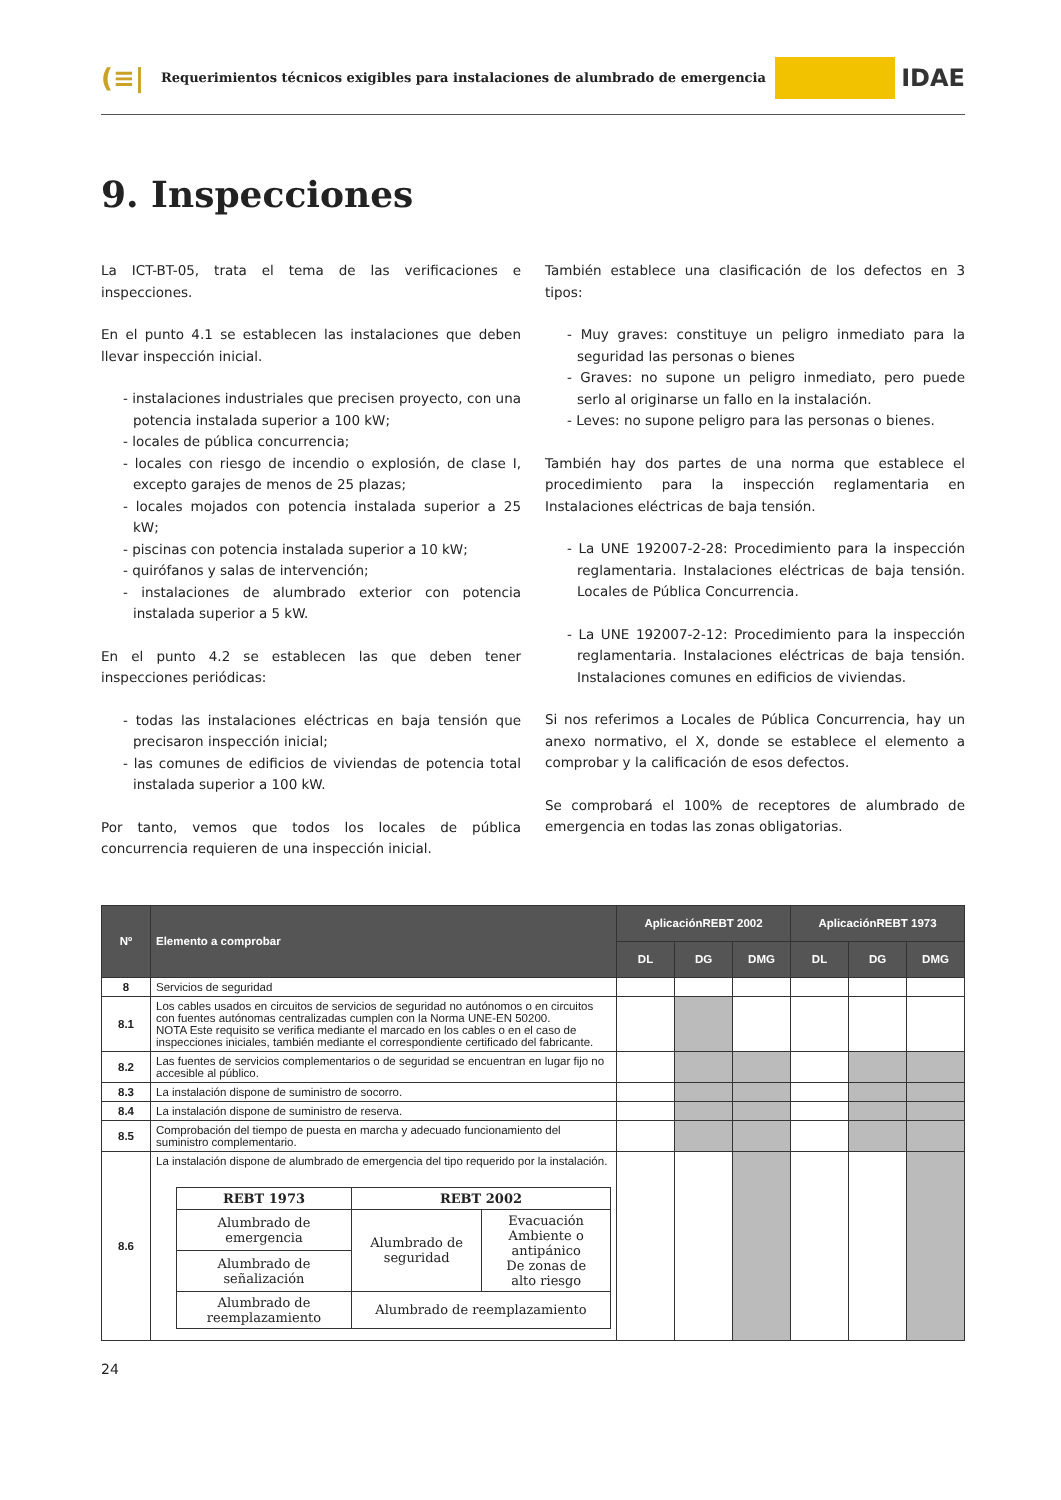(≡|
Requerimientos técnicos exigibles para instalaciones de alumbrado de emergencia
IDAE
9. Inspecciones
La ICT-BT-05, trata el tema de las verificaciones e inspecciones.
En el punto 4.1 se establecen las instalaciones que deben llevar inspección inicial.
- instalaciones industriales que precisen proyecto, con una potencia instalada superior a 100 kW;
- locales de pública concurrencia;
- locales con riesgo de incendio o explosión, de clase I, excepto garajes de menos de 25 plazas;
- locales mojados con potencia instalada superior a 25 kW;
- piscinas con potencia instalada superior a 10 kW;
- quirófanos y salas de intervención;
- instalaciones de alumbrado exterior con potencia instalada superior a 5 kW.
En el punto 4.2 se establecen las que deben tener inspecciones periódicas:
- todas las instalaciones eléctricas en baja tensión que precisaron inspección inicial;
- las comunes de edificios de viviendas de potencia total instalada superior a 100 kW.
Por tanto, vemos que todos los locales de pública concurrencia requieren de una inspección inicial.
También establece una clasificación de los defectos en 3 tipos:
- Muy graves: constituye un peligro inmediato para la seguridad las personas o bienes
- Graves: no supone un peligro inmediato, pero puede serlo al originarse un fallo en la instalación.
- Leves: no supone peligro para las personas o bienes.
También hay dos partes de una norma que establece el procedimiento para la inspección reglamentaria en Instalaciones eléctricas de baja tensión.
- La UNE 192007-2-28: Procedimiento para la inspección reglamentaria. Instalaciones eléctricas de baja tensión. Locales de Pública Concurrencia.
- La UNE 192007-2-12: Procedimiento para la inspección reglamentaria. Instalaciones eléctricas de baja tensión. Instalaciones comunes en edificios de viviendas.
Si nos referimos a Locales de Pública Concurrencia, hay un anexo normativo, el X, donde se establece el elemento a comprobar y la calificación de esos defectos.
Se comprobará el 100% de receptores de alumbrado de emergencia en todas las zonas obligatorias.
| Nº | Elemento a comprobar | AplicaciónREBT 2002 | | | AplicaciónREBT 1973 | | |
| --- | --- | --- | --- | --- | --- | --- | --- |
| | | DL | DG | DMG | DL | DG | DMG |
| 8 | Servicios de seguridad | | | | | | |
| 8.1 | Los cables usados en circuitos de servicios de seguridad no autónomos o en circuitos con fuentes autónomas centralizadas cumplen con la Norma UNE-EN 50200. NOTA Este requisito se verifica mediante el marcado en los cables o en el caso de inspecciones iniciales, también mediante el correspondiente certificado del fabricante. | | | | | | |
| 8.2 | Las fuentes de servicios complementarios o de seguridad se encuentran en lugar fijo no accesible al público. | | | | | | |
| 8.3 | La instalación dispone de suministro de socorro. | | | | | | |
| 8.4 | La instalación dispone de suministro de reserva. | | | | | | |
| 8.5 | Comprobación del tiempo de puesta en marcha y adecuado funcionamiento del suministro complementario. | | | | | | |
| 8.6 | La instalación dispone de alumbrado de emergencia del tipo requerido por la instalación. / REBT 1973 / REBT 2002 / / / Alumbrado de emergencia / Alumbrado de seguridad / Evacuación Ambiente o antipánico De zonas de alto riesgo / / Alumbrado de señalización / / / / Alumbrado de reemplazamiento / Alumbrado de reemplazamiento / / | | | | | | |
24